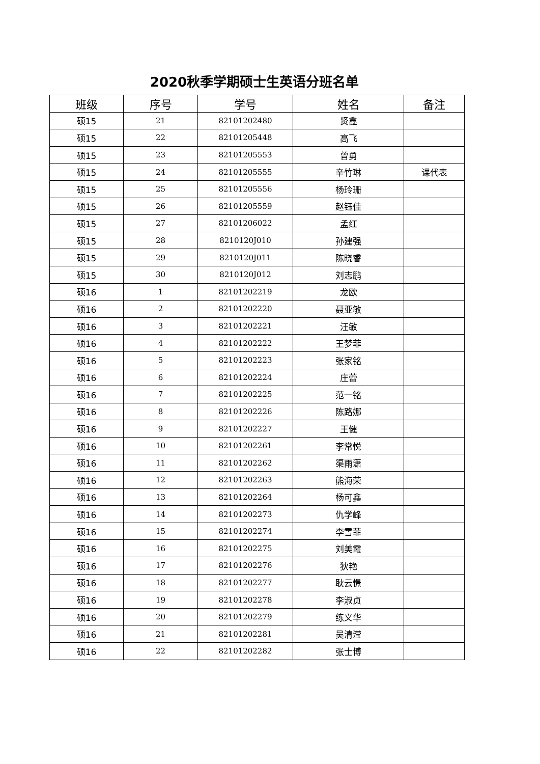2020秋季学期硕士生英语分班名单
| 班级 | 序号 | 学号 | 姓名 | 备注 |
| --- | --- | --- | --- | --- |
| 硕15 | 21 | 82101202480 | 贤鑫 | |
| 硕15 | 22 | 82101205448 | 高飞 | |
| 硕15 | 23 | 82101205553 | 曾勇 | |
| 硕15 | 24 | 82101205555 | 辛竹琳 | 课代表 |
| 硕15 | 25 | 82101205556 | 杨玲珊 | |
| 硕15 | 26 | 82101205559 | 赵钰佳 | |
| 硕15 | 27 | 82101206022 | 孟红 | |
| 硕15 | 28 | 8210120J010 | 孙建强 | |
| 硕15 | 29 | 8210120J011 | 陈晓睿 | |
| 硕15 | 30 | 8210120J012 | 刘志鹏 | |
| 硕16 | 1 | 82101202219 | 龙欧 | |
| 硕16 | 2 | 82101202220 | 聂亚敏 | |
| 硕16 | 3 | 82101202221 | 汪敏 | |
| 硕16 | 4 | 82101202222 | 王梦菲 | |
| 硕16 | 5 | 82101202223 | 张家铭 | |
| 硕16 | 6 | 82101202224 | 庄蕾 | |
| 硕16 | 7 | 82101202225 | 范一铭 | |
| 硕16 | 8 | 82101202226 | 陈路娜 | |
| 硕16 | 9 | 82101202227 | 王健 | |
| 硕16 | 10 | 82101202261 | 李常悦 | |
| 硕16 | 11 | 82101202262 | 渠雨潇 | |
| 硕16 | 12 | 82101202263 | 熊海荣 | |
| 硕16 | 13 | 82101202264 | 杨可鑫 | |
| 硕16 | 14 | 82101202273 | 仇学峰 | |
| 硕16 | 15 | 82101202274 | 李雪菲 | |
| 硕16 | 16 | 82101202275 | 刘美霞 | |
| 硕16 | 17 | 82101202276 | 狄艳 | |
| 硕16 | 18 | 82101202277 | 耿云憬 | |
| 硕16 | 19 | 82101202278 | 李淑贞 | |
| 硕16 | 20 | 82101202279 | 练义华 | |
| 硕16 | 21 | 82101202281 | 吴清滢 | |
| 硕16 | 22 | 82101202282 | 张士博 | |